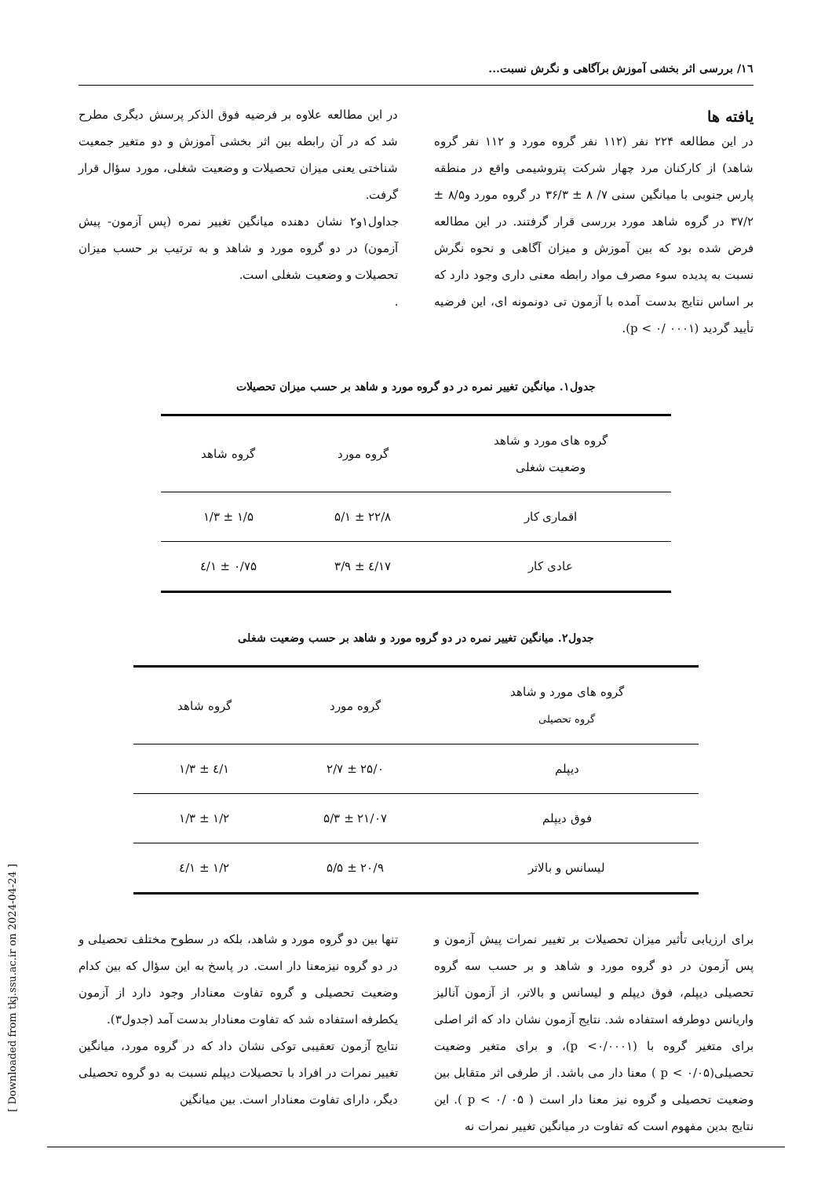١٦/ بررسی اثر بخشی آموزش برآگاهی و نگرش نسبت...
یافته ها
در این مطالعه ۲۲۴ نفر (۱۱۲ نفر گروه مورد و ۱۱۲ نفر گروه شاهد) از کارکنان مرد چهار شرکت پتروشیمی واقع در منطقه پارس جنوبی با میانگین سنی ۷/ ۸ ± ۳۶/۳ در گروه مورد و۸/۵ ± ۳۷/۲ در گروه شاهد مورد بررسی قرار گرفتند. در این مطالعه فرض شده بود که بین آموزش و میزان آگاهی و نحوه نگرش نسبت به پدیده سوء مصرف مواد رابطه معنی داری وجود دارد که بر اساس نتایج بدست آمده با آزمون تی دونمونه ای، این فرضیه تأیید گردید (p < ۰/ ۰۰۰۱).
در این مطالعه علاوه بر فرضیه فوق الذکر پرسش دیگری مطرح شد که در آن رابطه بین اثر بخشی آموزش و دو متغیر جمعیت شناختی یعنی میزان تحصیلات و وضعیت شغلی، مورد سؤال قرار گرفت.
جداول۱و۲ نشان دهنده میانگین تغییر نمره (پس آزمون- پیش آزمون) در دو گروه مورد و شاهد و به ترتیب بر حسب میزان تحصیلات و وضعیت شغلی است.
.
جدول۱. میانگین تغییر نمره در دو گروه مورد و شاهد بر حسب میزان تحصیلات
| گروه های مورد و شاهد وضعیت شغلی | گروه مورد | گروه شاهد |
| --- | --- | --- |
| اقماری کار | ۲۲/۸ ± ۵/۱ | ۱/۵ ± ۱/۳ |
| عادی کار | ۱۷/٤ ± ۳/۹ | ۰/۷۵ ± ۱/٤ |
جدول۲. میانگین تغییر نمره در دو گروه مورد و شاهد بر حسب وضعیت شغلی
| گروه های مورد و شاهد گروه تحصیلی | گروه مورد | گروه شاهد |
| --- | --- | --- |
| دیپلم | ۲۵/۰ ± ۲/۷ | ۱/٤ ± ۱/۳ |
| فوق دیپلم | ۲۱/۰۷ ± ۵/۳ | ۱/۲ ± ۱/۳ |
| لیسانس و بالاتر | ۲۰/۹ ± ۵/۵ | ۱/۲ ± ۱/٤ |
برای ارزیابی تأثیر میزان تحصیلات بر تغییر نمرات پیش آزمون و پس آزمون در دو گروه مورد و شاهد و بر حسب سه گروه تحصیلی دیپلم، فوق دیپلم و لیسانس و بالاتر، از آزمون آنالیز واریانس دوطرفه استفاده شد. نتایج آزمون نشان داد که اثر اصلی برای متغیر گروه با (p <۰/۰۰۰۱)، و برای متغیر وضعیت تحصیلی(p < ۰/۰۵ ) معنا دار می باشد. از طرفی اثر متقابل بین وضعیت تحصیلی و گروه نیز معنا دار است ( p < ۰/ ۰۵ ). این نتایج بدین مفهوم است که تفاوت در میانگین تغییر نمرات نه
تنها بین دو گروه مورد و شاهد، بلکه در سطوح مختلف تحصیلی و در دو گروه نیزمعنا دار است. در پاسخ به این سؤال که بین کدام وضعیت تحصیلی و گروه تفاوت معنادار وجود دارد از آزمون یکطرفه استفاده شد که تفاوت معنادار بدست آمد (جدول۳).
نتایج آزمون تعقیبی توکی نشان داد که در گروه مورد، میانگین تغییر نمرات در افراد با تحصیلات دیپلم نسبت به دو گروه تحصیلی دیگر، دارای تفاوت معنادار است. بین میانگین
[ Downloaded from tkj.ssu.ac.ir on 2024-04-24 ]